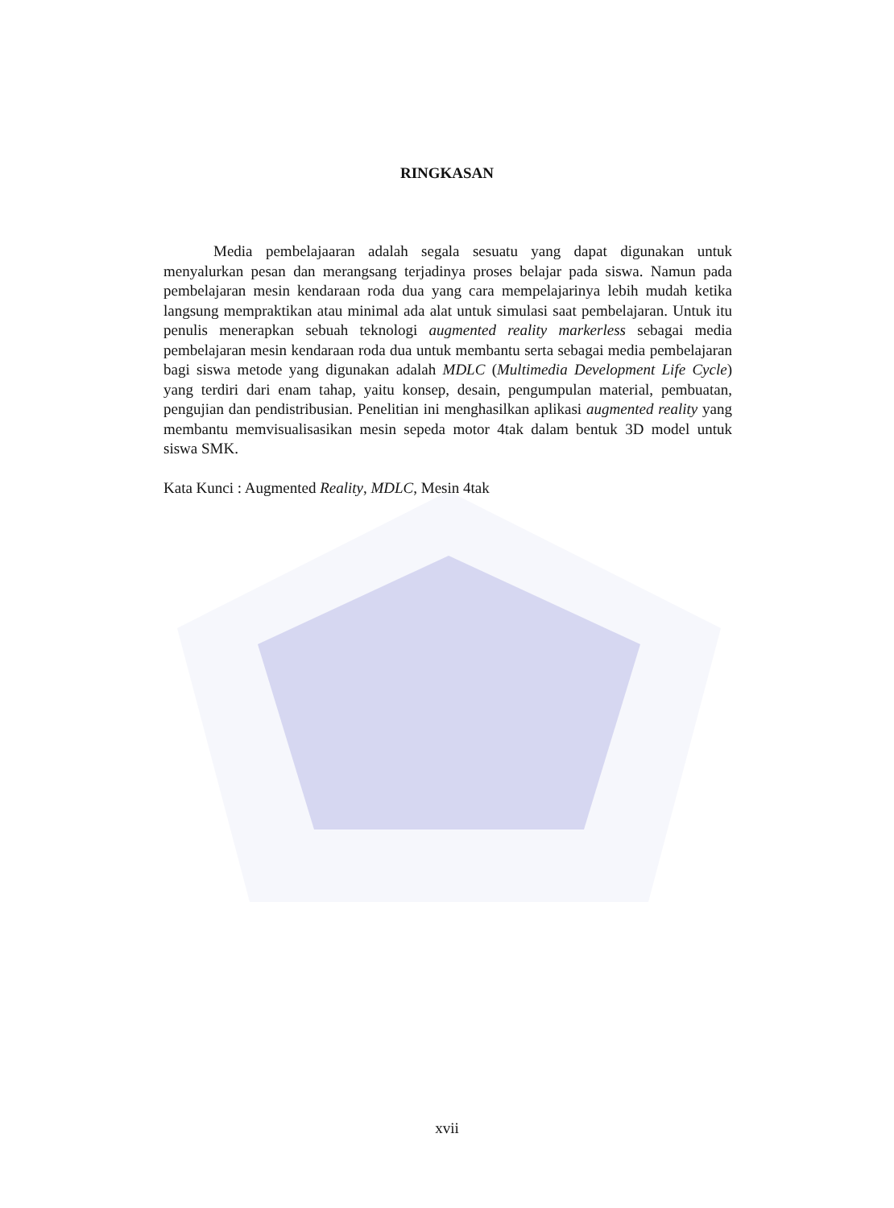RINGKASAN
Media pembelajaaran adalah segala sesuatu yang dapat digunakan untuk menyalurkan pesan dan merangsang terjadinya proses belajar pada siswa. Namun pada pembelajaran mesin kendaraan roda dua yang cara mempelajarinya lebih mudah ketika langsung mempraktikan atau minimal ada alat untuk simulasi saat pembelajaran. Untuk itu penulis menerapkan sebuah teknologi augmented reality markerless sebagai media pembelajaran mesin kendaraan roda dua untuk membantu serta sebagai media pembelajaran bagi siswa metode yang digunakan adalah MDLC (Multimedia Development Life Cycle) yang terdiri dari enam tahap, yaitu konsep, desain, pengumpulan material, pembuatan, pengujian dan pendistribusian. Penelitian ini menghasilkan aplikasi augmented reality yang membantu memvisualisasikan mesin sepeda motor 4tak dalam bentuk 3D model untuk siswa SMK.
Kata Kunci : Augmented Reality, MDLC, Mesin 4tak
xvii